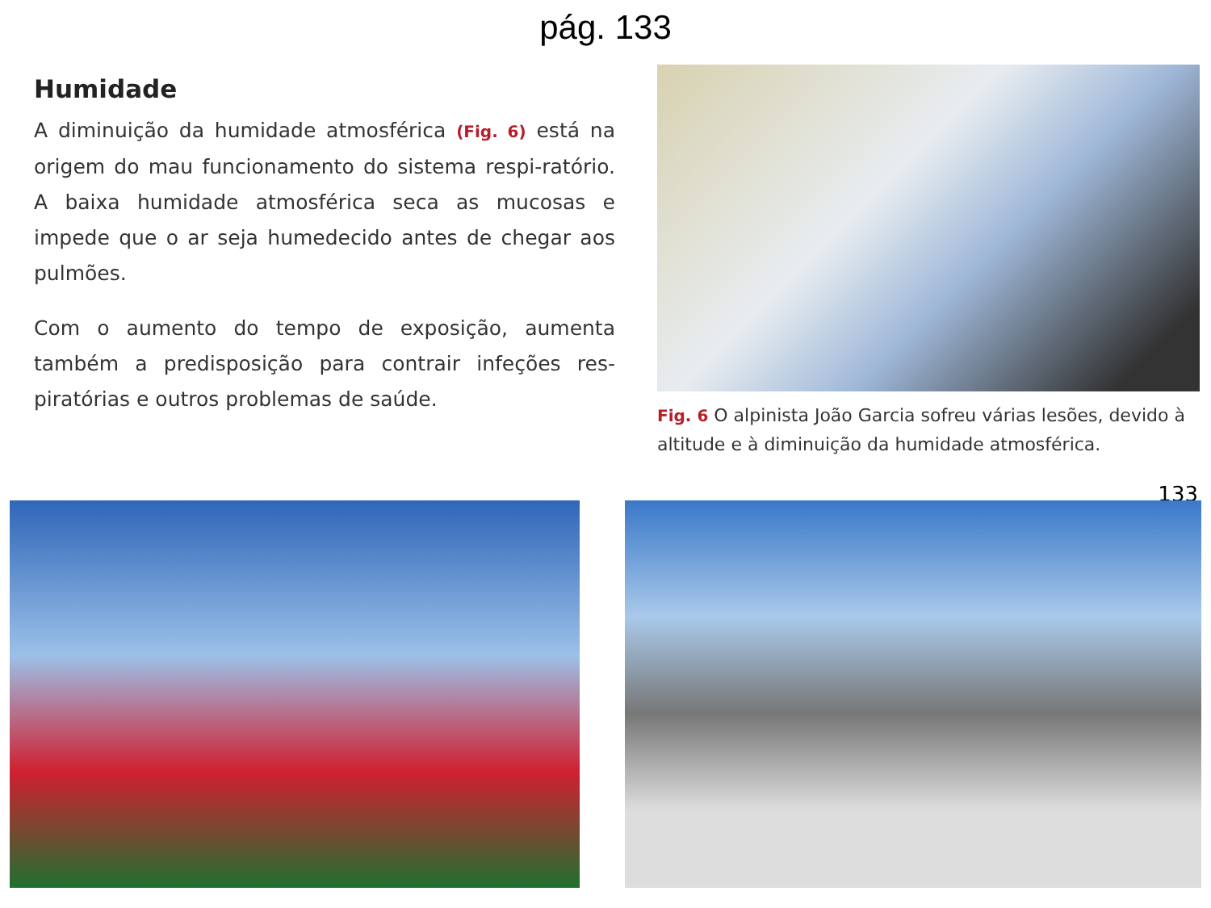pág. 133
Humidade
A diminuição da humidade atmosférica (Fig. 6) está na origem do mau funcionamento do sistema respi-ratório. A baixa humidade atmosférica seca as mucosas e impede que o ar seja humedecido antes de chegar aos pulmões.
Com o aumento do tempo de exposição, aumenta também a predisposição para contrair infeções res-piratórias e outros problemas de saúde.
Fig. 6 O alpinista João Garcia sofreu várias lesões, devido à altitude e à diminuição da humidade atmosférica.
133